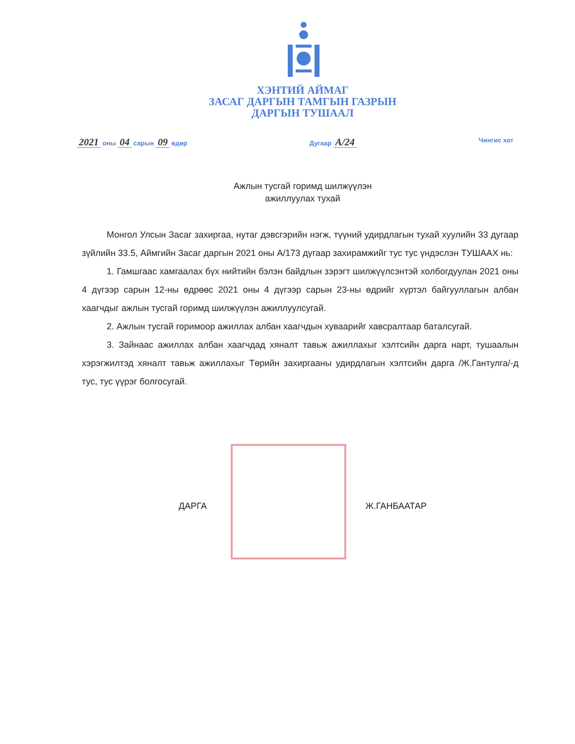ХЭНТИЙ АЙМАГ
ЗАСАГ ДАРГЫН ТАМГЫН ГАЗРЫН
ДАРГЫН ТУШААЛ
2021 оны 04 сарын 09 өдөр Дугаар А/24 Чингис хот
Ажлын тусгай горимд шилжүүлэн
ажиллуулах тухай
Монгол Улсын Засаг захиргаа, нутаг дэвсгэрийн нэгж, түүний удирдлагын тухай хуулийн 33 дугаар зүйлийн 33.5, Аймгийн Засаг даргын 2021 оны А/173 дугаар захирамжийг тус тус үндэслэн ТУШААХ нь:
1. Гамшгаас хамгаалах бүх нийтийн бэлэн байдлын зэрэгт шилжүүлсэнтэй холбогдуулан 2021 оны 4 дүгээр сарын 12-ны өдрөөс 2021 оны 4 дүгээр сарын 23-ны өдрийг хүртэл байгууллагын албан хаагчдыг ажлын тусгай горимд шилжүүлэн ажиллуулсугай.
2. Ажлын тусгай горимоор ажиллах албан хаагчдын хуваарийг хавсралтаар баталсугай.
3. Зайнаас ажиллах албан хаагчдад хяналт тавьж ажиллахыг хэлтсийн дарга нарт, тушаалын хэрэгжилтэд хяналт тавьж ажиллахыг Төрийн захиргааны удирдлагын хэлтсийн дарга /Ж.Гантулга/-д тус, тус үүрэг болгосугай.
ДАРГА Ж.ГАНБААТАР